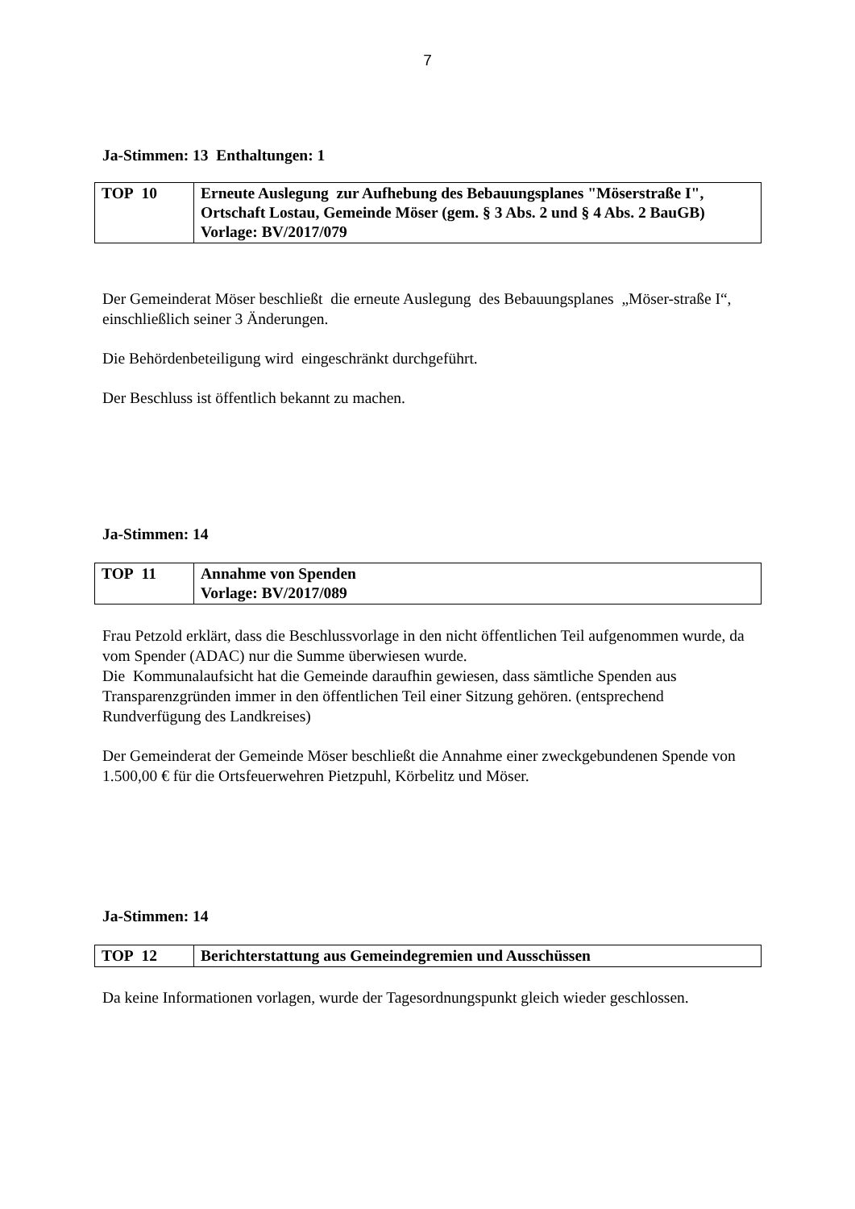7
Ja-Stimmen: 13 Enthaltungen: 1
| TOP 10 | Erneute Auslegung zur Aufhebung des Bebauungsplanes "Möserstraße I", Ortschaft Lostau, Gemeinde Möser (gem. § 3 Abs. 2 und § 4 Abs. 2 BauGB) Vorlage: BV/2017/079 |
Der Gemeinderat Möser beschließt die erneute Auslegung des Bebauungsplanes „Möser-straße I“, einschließlich seiner 3 Änderungen.
Die Behördenbeteiligung wird eingeschränkt durchgeführt.
Der Beschluss ist öffentlich bekannt zu machen.
Ja-Stimmen: 14
| TOP 11 | Annahme von Spenden Vorlage: BV/2017/089 |
Frau Petzold erklärt, dass die Beschlussvorlage in den nicht öffentlichen Teil aufgenommen wurde, da vom Spender (ADAC) nur die Summe überwiesen wurde.
Die Kommunalaufsicht hat die Gemeinde daraufhin gewiesen, dass sämtliche Spenden aus Transparenzgründen immer in den öffentlichen Teil einer Sitzung gehören. (entsprechend Rundverfügung des Landkreises)
Der Gemeinderat der Gemeinde Möser beschließt die Annahme einer zweckgebundenen Spende von 1.500,00 € für die Ortsfeuerwehren Pietzpuhl, Körbelitz und Möser.
Ja-Stimmen: 14
| TOP 12 | Berichterstattung aus Gemeindegremien und Ausschüssen |
Da keine Informationen vorlagen, wurde der Tagesordnungspunkt gleich wieder geschlossen.